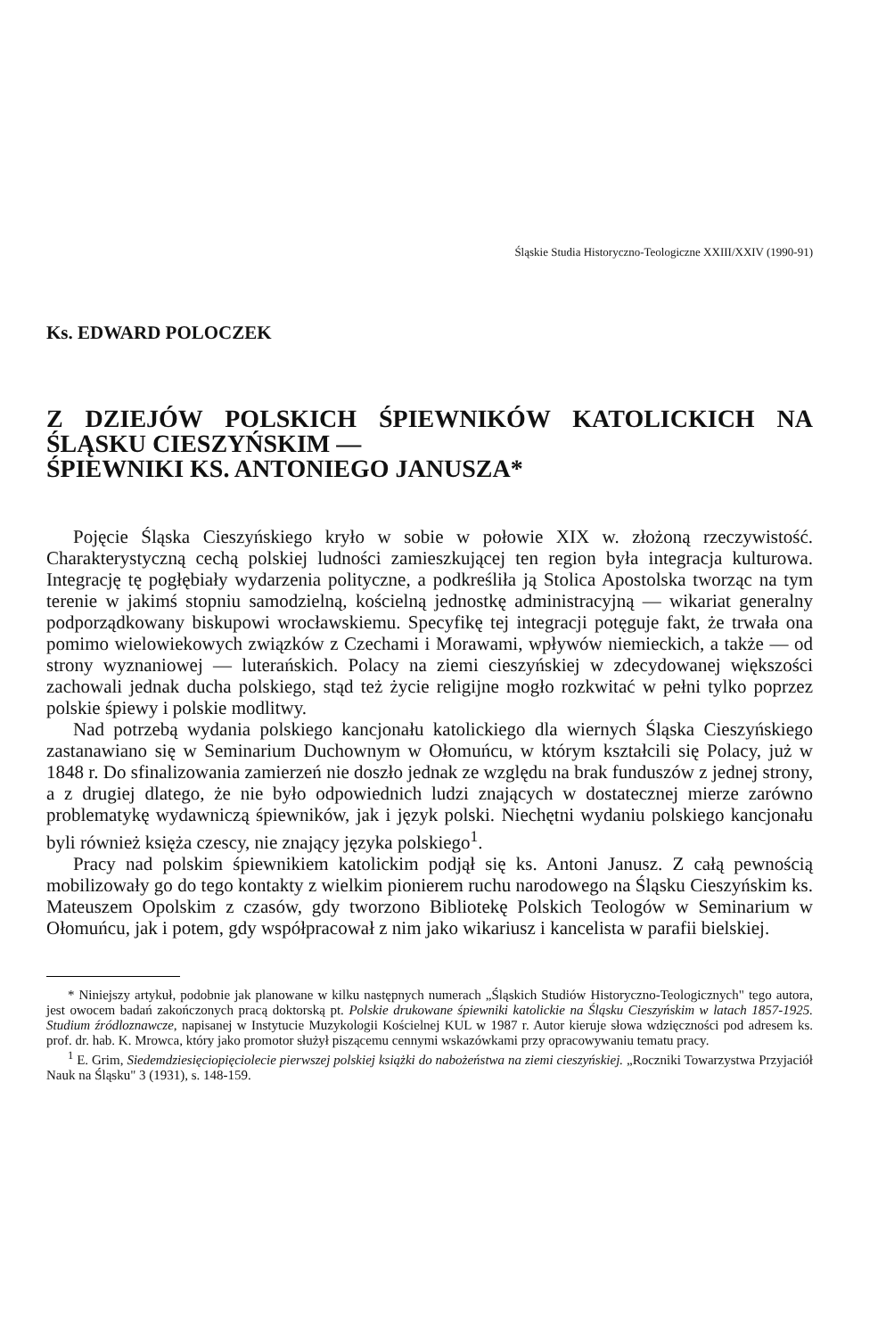Śląskie Studia Historyczno-Teologiczne XXIII/XXIV (1990-91)
Ks. EDWARD POLOCZEK
Z DZIEJÓW POLSKICH ŚPIEWNIKÓW KATOLICKICH NA ŚLĄSKU CIESZYŃSKIM —
ŚPIEWNIKI KS. ANTONIEGO JANUSZA*
Pojęcie Śląska Cieszyńskiego kryło w sobie w połowie XIX w. złożoną rzeczywistość. Charakterystyczną cechą polskiej ludności zamieszkującej ten region była integracja kulturowa. Integrację tę pogłębiały wydarzenia polityczne, a podkreśliła ją Stolica Apostolska tworząc na tym terenie w jakimś stopniu samodzielną, kościelną jednostkę administracyjną — wikariat generalny podporządkowany biskupowi wrocławskiemu. Specyfikę tej integracji potęguje fakt, że trwała ona pomimo wielowiekowych związków z Czechami i Morawami, wpływów niemieckich, a także — od strony wyznaniowej — luterańskich. Polacy na ziemi cieszyńskiej w zdecydowanej większości zachowali jednak ducha polskiego, stąd też życie religijne mogło rozkwitać w pełni tylko poprzez polskie śpiewy i polskie modlitwy.
Nad potrzebą wydania polskiego kancjonału katolickiego dla wiernych Śląska Cieszyńskiego zastanawiano się w Seminarium Duchownym w Ołomuńcu, w którym kształcili się Polacy, już w 1848 r. Do sfinalizowania zamierzeń nie doszło jednak ze względu na brak funduszów z jednej strony, a z drugiej dlatego, że nie było odpowiednich ludzi znających w dostatecznej mierze zarówno problematykę wydawniczą śpiewników, jak i język polski. Niechętni wydaniu polskiego kancjonału byli również księża czescy, nie znający języka polskiego<sup>1</sup>.
Pracy nad polskim śpiewnikiem katolickim podjął się ks. Antoni Janusz. Z całą pewnością mobilizowały go do tego kontakty z wielkim pionierem ruchu narodowego na Śląsku Cieszyńskim ks. Mateuszem Opolskim z czasów, gdy tworzono Bibliotekę Polskich Teologów w Seminarium w Ołomuńcu, jak i potem, gdy współpracował z nim jako wikariusz i kancelista w parafii bielskiej.
* Niniejszy artykuł, podobnie jak planowane w kilku następnych numerach „Śląskich Studiów Historyczno-Teologicznych" tego autora, jest owocem badań zakończonych pracą doktorską pt. Polskie drukowane śpiewniki katolickie na Śląsku Cieszyńskim w latach 1857-1925. Studium źródloznawcze, napisanej w Instytucie Muzykologii Kościelnej KUL w 1987 r. Autor kieruje słowa wdzięczności pod adresem ks. prof. dr. hab. K. Mrowca, który jako promotor służył piszącemu cennymi wskazówkami przy opracowywaniu tematu pracy.
<sup>1</sup> E. Grim, Siedemdziesięciopięciolecie pierwszej polskiej książki do nabożeństwa na ziemi cieszyńskiej. „Roczniki Towarzystwa Przyjaciół Nauk na Śląsku" 3 (1931), s. 148-159.